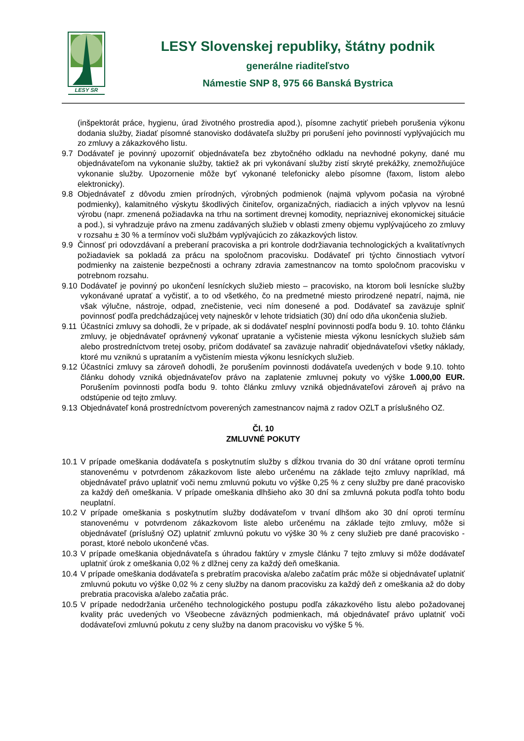LESY SR
LESY Slovenskej republiky, štátny podnik
generálne riaditeľstvo
Námestie SNP 8, 975 66 Banská Bystrica
(inšpektorát práce, hygienu, úrad životného prostredia apod.), písomne zachytiť priebeh porušenia výkonu dodania služby, žiadať písomné stanovisko dodávateľa služby pri porušení jeho povinností vyplývajúcich mu zo zmluvy a zákazkového listu.
9.7 Dodávateľ je povinný upozorniť objednávateľa bez zbytočného odkladu na nevhodné pokyny, dané mu objednávateľom na vykonanie služby, taktiež ak pri vykonávaní služby zistí skryté prekážky, znemožňujúce vykonanie služby. Upozornenie môže byť vykonané telefonicky alebo písomne (faxom, listom alebo elektronicky).
9.8 Objednávateľ z dôvodu zmien prírodných, výrobných podmienok (najmä vplyvom počasia na výrobné podmienky), kalamitného výskytu škodlivých činiteľov, organizačných, riadiacich a iných vplyvov na lesnú výrobu (napr. zmenená požiadavka na trhu na sortiment drevnej komodity, nepriaznivej ekonomickej situácie a pod.), si vyhradzuje právo na zmenu zadávaných služieb v oblasti zmeny objemu vyplývajúceho zo zmluvy v rozsahu ± 30 % a termínov voči službám vyplývajúcich zo zákazkových listov.
9.9 Činnosť pri odovzdávaní a preberaní pracoviska a pri kontrole dodržiavania technologických a kvalitatívnych požiadaviek sa pokladá za prácu na spoločnom pracovisku. Dodávateľ pri týchto činnostiach vytvorí podmienky na zaistenie bezpečnosti a ochrany zdravia zamestnancov na tomto spoločnom pracovisku v potrebnom rozsahu.
9.10 Dodávateľ je povinný po ukončení lesníckych služieb miesto – pracovisko, na ktorom boli lesnícke služby vykonávané upratať a vyčistiť, a to od všetkého, čo na predmetné miesto prirodzené nepatrí, najmä, nie však výlučne, nástroje, odpad, znečistenie, veci ním donesené a pod. Dodávateľ sa zaväzuje splniť povinnosť podľa predchádzajúcej vety najneskôr v lehote tridsiatich (30) dní odo dňa ukončenia služieb.
9.11 Účastníci zmluvy sa dohodli, že v prípade, ak si dodávateľ nesplní povinnosti podľa bodu 9. 10. tohto článku zmluvy, je objednávateľ oprávnený vykonať upratanie a vyčistenie miesta výkonu lesníckych služieb sám alebo prostredníctvom tretej osoby, pričom dodávateľ sa zaväzuje nahradiť objednávateľovi všetky náklady, ktoré mu vzniknú s upratаním a vyčistením miesta výkonu lesníckych služieb.
9.12 Účastníci zmluvy sa zároveň dohodli, že porušením povinnosti dodávateľa uvedených v bode 9.10. tohto článku dohody vzniká objednávateľov právo na zaplatenie zmluvnej pokuty vo výške 1.000,00 EUR. Porušením povinnosti podľa bodu 9. tohto článku zmluvy vzniká objednávateľovi zároveň aj právo na odstúpenie od tejto zmluvy.
9.13 Objednávateľ koná prostredníctvom poverených zamestnancov najmä z radov OZLT a príslušného OZ.
Čl. 10
ZMLUVNÉ POKUTY
10.1 V prípade omeškania dodávateľa s poskytnutím služby s dĺžkou trvania do 30 dní vrátane oproti termínu stanovenému v potvrdenom zákazkovom liste alebo určenému na základe tejto zmluvy napríklad, má objednávateľ právo uplatniť voči nemu zmluvnú pokutu vo výške 0,25 % z ceny služby pre dané pracovisko za každý deň omeškania. V prípade omeškania dlhšieho ako 30 dní sa zmluvná pokuta podľa tohto bodu neuplatní.
10.2 V prípade omeškania s poskytnutím služby dodávateľom v trvaní dlhšom ako 30 dní oproti termínu stanovenému v potvrdenom zákazkovom liste alebo určenému na základe tejto zmluvy, môže si objednávateľ (príslušný OZ) uplatniť zmluvnú pokutu vo výške 30 % z ceny služieb pre dané pracovisko - porast, ktoré nebolo ukončené včas.
10.3 V prípade omeškania objednávateľa s úhradou faktúry v zmysle článku 7 tejto zmluvy si môže dodávateľ uplatniť úrok z omeškania 0,02 % z dlžnej ceny za každý deň omeškania.
10.4 V prípade omeškania dodávateľa s prebratím pracoviska a/alebo začatím prác môže si objednávateľ uplatniť zmluvnú pokutu vo výške 0,02 % z ceny služby na danom pracovisku za každý deň z omeškania až do doby prebratia pracoviska a/alebo začatia prác.
10.5 V prípade nedodržania určeného technologického postupu podľa zákazkového listu alebo požadovanej kvality prác uvedených vo Všeobecne záväzných podmienkach, má objednávateľ právo uplatniť voči dodávateľovi zmluvnú pokutu z ceny služby na danom pracovisku vo výške 5 %.